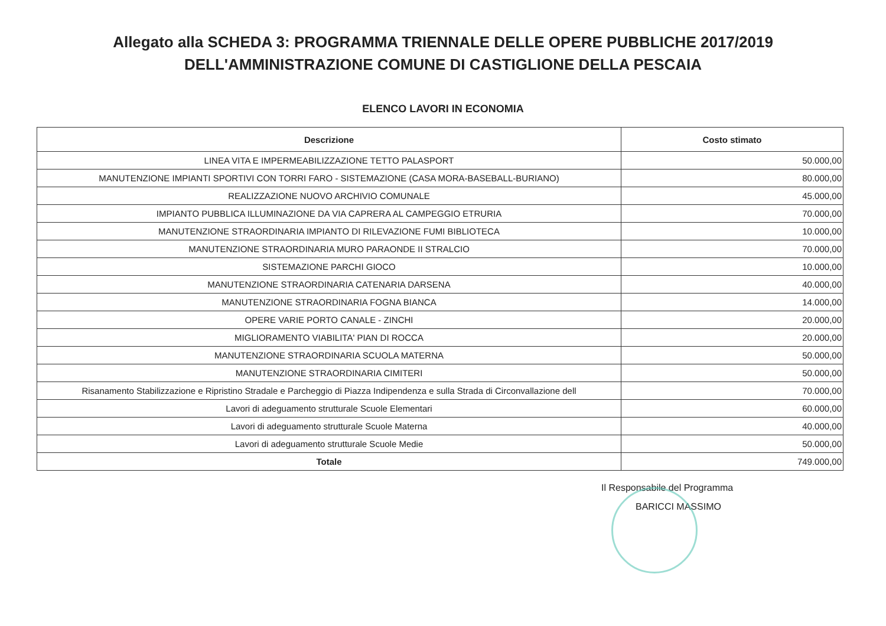Allegato alla SCHEDA 3: PROGRAMMA TRIENNALE DELLE OPERE PUBBLICHE 2017/2019
DELL'AMMINISTRAZIONE COMUNE DI CASTIGLIONE DELLA PESCAIA
ELENCO LAVORI IN ECONOMIA
| Descrizione | Costo stimato |
| --- | --- |
| LINEA VITA E IMPERMEABILIZZAZIONE TETTO PALASPORT | 50.000,00 |
| MANUTENZIONE IMPIANTI SPORTIVI CON TORRI FARO - SISTEMAZIONE (CASA MORA-BASEBALL-BURIANO) | 80.000,00 |
| REALIZZAZIONE NUOVO ARCHIVIO COMUNALE | 45.000,00 |
| IMPIANTO PUBBLICA ILLUMINAZIONE DA VIA CAPRERA AL CAMPEGGIO ETRURIA | 70.000,00 |
| MANUTENZIONE STRAORDINARIA IMPIANTO DI RILEVAZIONE FUMI BIBLIOTECA | 10.000,00 |
| MANUTENZIONE STRAORDINARIA MURO PARAONDE II STRALCIO | 70.000,00 |
| SISTEMAZIONE PARCHI GIOCO | 10.000,00 |
| MANUTENZIONE STRAORDINARIA CATENARIA DARSENA | 40.000,00 |
| MANUTENZIONE STRAORDINARIA FOGNA BIANCA | 14.000,00 |
| OPERE VARIE PORTO CANALE - ZINCHI | 20.000,00 |
| MIGLIORAMENTO VIABILITA' PIAN DI ROCCA | 20.000,00 |
| MANUTENZIONE STRAORDINARIA SCUOLA MATERNA | 50.000,00 |
| MANUTENZIONE STRAORDINARIA CIMITERI | 50.000,00 |
| Risanamento Stabilizzazione e Ripristino Stradale e Parcheggio di Piazza Indipendenza e sulla Strada di Circonvallazione dell | 70.000,00 |
| Lavori di adeguamento strutturale Scuole Elementari | 60.000,00 |
| Lavori di adeguamento strutturale Scuole Materna | 40.000,00 |
| Lavori di adeguamento strutturale Scuole Medie | 50.000,00 |
| Totale | 749.000,00 |
Il Responsabile del Programma
BARICCI MASSIMO